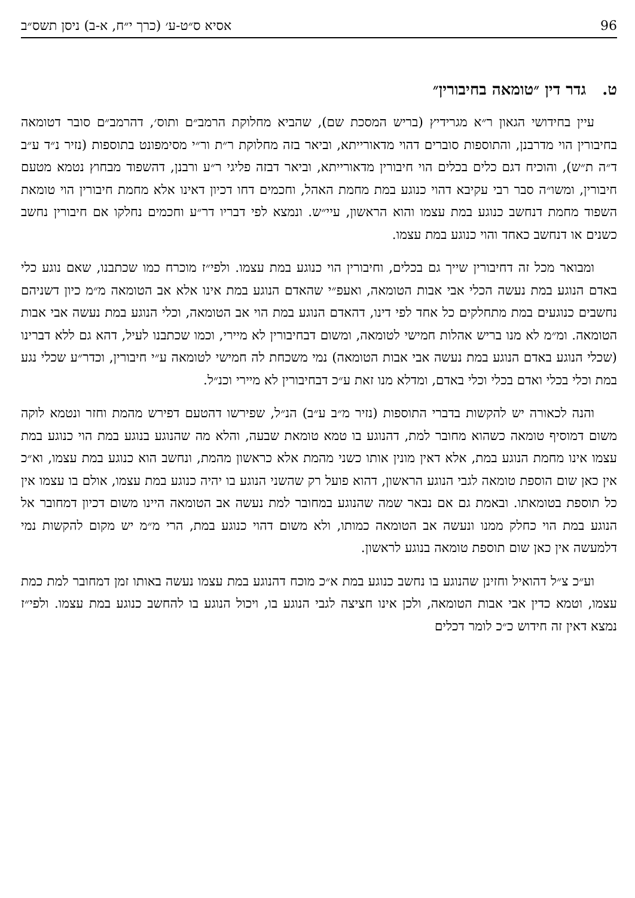96 אסיא ס״ט-ע׳ (כרך י״ח, א-ב) ניסן תשס״ב
ט. גדר דין ״טומאה בחיבורין״
עיין בחידושי הגאון ר״א מגרידיץ (בריש המסכת שם), שהביא מחלוקת הרמב״ם ותוס׳, דהרמב״ם סובר דטומאה בחיבורין הוי מדרבנן, והתוספות סוברים דהוי מדאורייתא, וביאר בזה מחלוקת ר״ת ור״י מסימפונט בתוספות (נזיר נ״ד ע״ב ד״ה ת״ש), והוכיח דגם כלים בכלים הוי חיבורין מדאורייתא, וביאר דבזה פליגי ר״ע ורבנן, דהשפוד מבחוץ נטמא מטעם חיבורין, ומשו״ה סבר רבי עקיבא דהוי כנוגע במת מחמת האהל, וחכמים דחו דכיון דאינו אלא מחמת חיבורין הוי טומאת השפוד מחמת דנחשב כנוגע במת עצמו והוא הראשון, עיי״ש. ונמצא לפי דבריו דר״ע וחכמים נחלקו אם חיבורין נחשב כשנים או דנחשב כאחד והוי כנוגע במת עצמו.
ומבואר מכל זה דחיבורין שייך גם בכלים, וחיבורין הוי כנוגע במת עצמו. ולפי״ז מוכרח כמו שכתבנו, שאם נוגע כלי באדם הנוגע במת נעשה הכלי אבי אבות הטומאה, ואעפ״י שהאדם הנוגע במת אינו אלא אב הטומאה מ״מ כיון דשניהם נחשבים כנוגעים במת מתחלקים כל אחד לפי דינו, דהאדם הנוגע במת הוי אב הטומאה, וכלי הנוגע במת נעשה אבי אבות הטומאה. ומ״מ לא מנו בריש אהלות חמישי לטומאה, ומשום דבחיבורין לא מיירי, וכמו שכתבנו לעיל, דהא גם ללא דברינו (שכלי הנוגע באדם הנוגע במת נעשה אבי אבות הטומאה) נמי משכחת לה חמישי לטומאה ע״י חיבורין, וכדר״ע שכלי נגע במת וכלי בכלי ואדם בכלי וכלי באדם, ומדלא מנו זאת ע״כ דבחיבורין לא מיירי וכנ״ל.
והנה לכאורה יש להקשות בדברי התוספות (נזיר מ״ב ע״ב) הנ״ל, שפירשו דהטעם דפירש מהמת וחזר ונטמא לוקה משום דמוסיף טומאה כשהוא מחובר למת, דהנוגע בו טמא טומאת שבעה, והלא מה שהנוגע בנוגע במת הוי כנוגע במת עצמו אינו מחמת הנוגע במת, אלא דאין מונין אותו כשני מהמת אלא כראשון מהמת, ונחשב הוא כנוגע במת עצמו, וא״כ אין כאן שום הוספת טומאה לגבי הנוגע הראשון, דהוא פועל רק שהשני הנוגע בו יהיה כנוגע במת עצמו, אולם בו עצמו אין כל תוספת בטומאתו. ובאמת גם אם נבאר שמה שהנוגע במחובר למת נעשה אב הטומאה היינו משום דכיון דמחובר אל הנוגע במת הוי כחלק ממנו ונעשה אב הטומאה כמותו, ולא משום דהוי כנוגע במת, הרי מ״מ יש מקום להקשות נמי דלמעשה אין כאן שום תוספת טומאה בנוגע לראשון.
וע״כ צ״ל דהואיל וחזינן שהנוגע בו נחשב כנוגע במת א״כ מוכח דהנוגע במת עצמו נעשה באותו זמן דמחובר למת כמת עצמו, וטמא כדין אבי אבות הטומאה, ולכן אינו חציצה לגבי הנוגע בו, ויכול הנוגע בו להחשב כנוגע במת עצמו. ולפי״ז נמצא דאין זה חידוש כ״כ לומר דכלים